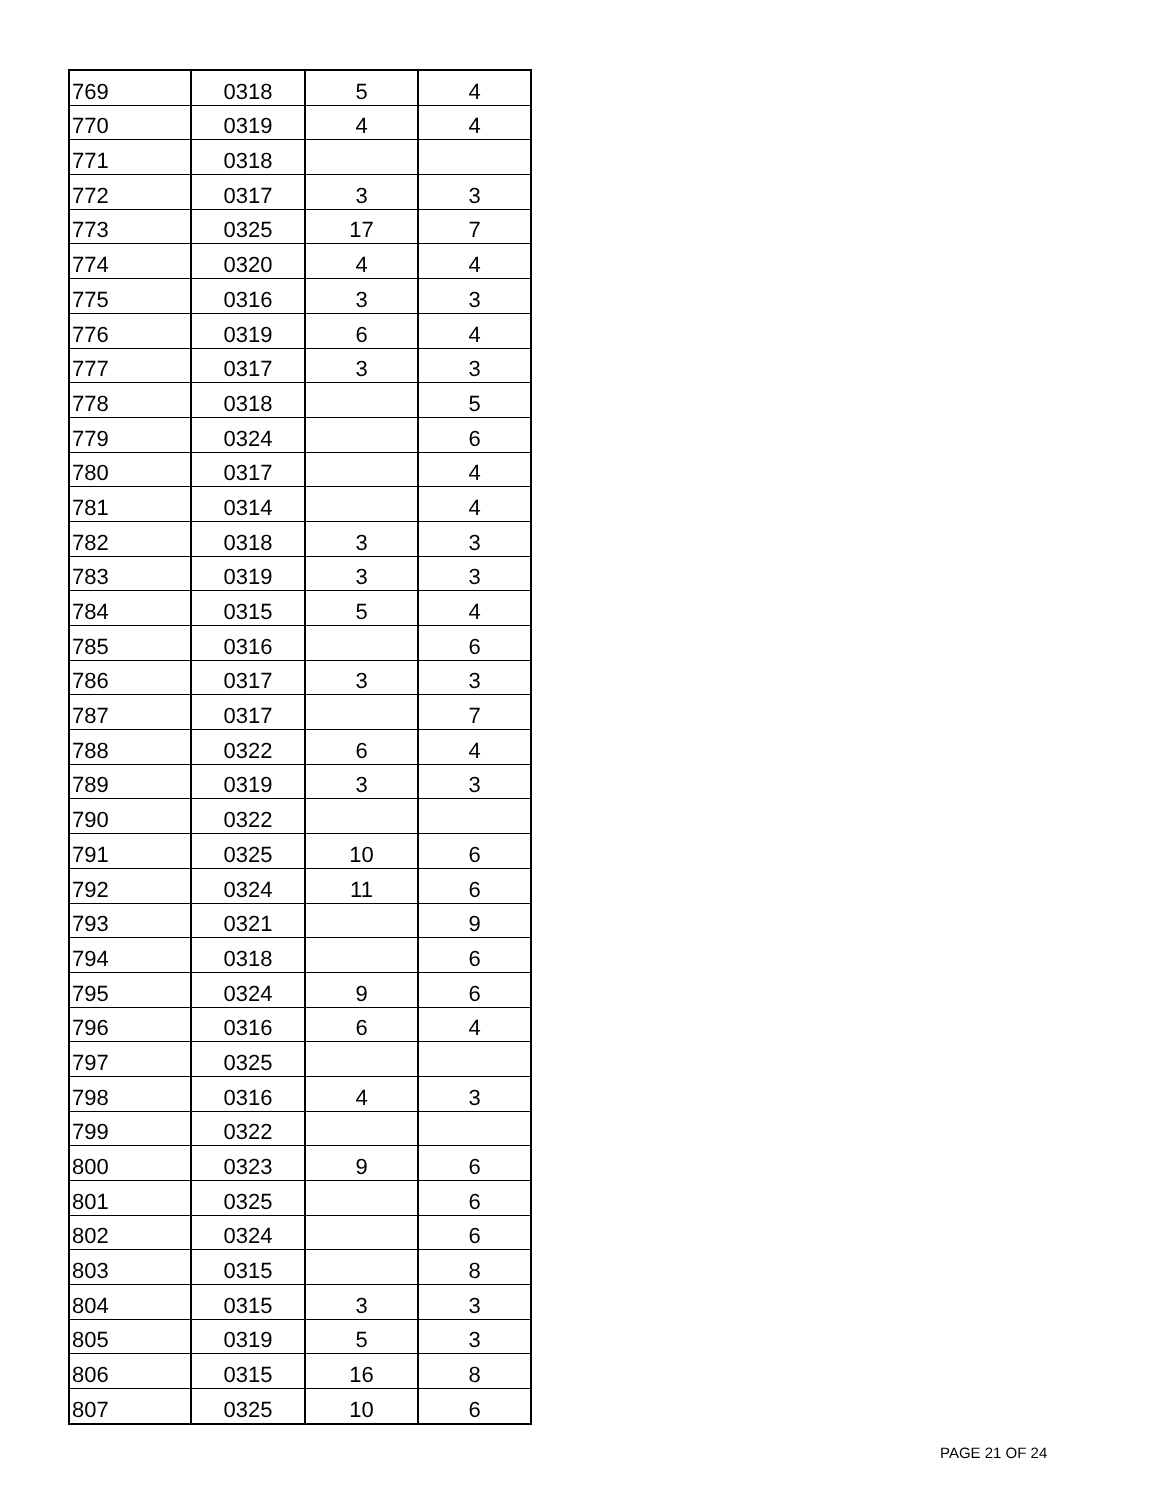| 769 | 0318 | 5 | 4 |
| 770 | 0319 | 4 | 4 |
| 771 | 0318 | | |
| 772 | 0317 | 3 | 3 |
| 773 | 0325 | 17 | 7 |
| 774 | 0320 | 4 | 4 |
| 775 | 0316 | 3 | 3 |
| 776 | 0319 | 6 | 4 |
| 777 | 0317 | 3 | 3 |
| 778 | 0318 | | 5 |
| 779 | 0324 | | 6 |
| 780 | 0317 | | 4 |
| 781 | 0314 | | 4 |
| 782 | 0318 | 3 | 3 |
| 783 | 0319 | 3 | 3 |
| 784 | 0315 | 5 | 4 |
| 785 | 0316 | | 6 |
| 786 | 0317 | 3 | 3 |
| 787 | 0317 | | 7 |
| 788 | 0322 | 6 | 4 |
| 789 | 0319 | 3 | 3 |
| 790 | 0322 | | |
| 791 | 0325 | 10 | 6 |
| 792 | 0324 | 11 | 6 |
| 793 | 0321 | | 9 |
| 794 | 0318 | | 6 |
| 795 | 0324 | 9 | 6 |
| 796 | 0316 | 6 | 4 |
| 797 | 0325 | | |
| 798 | 0316 | 4 | 3 |
| 799 | 0322 | | |
| 800 | 0323 | 9 | 6 |
| 801 | 0325 | | 6 |
| 802 | 0324 | | 6 |
| 803 | 0315 | | 8 |
| 804 | 0315 | 3 | 3 |
| 805 | 0319 | 5 | 3 |
| 806 | 0315 | 16 | 8 |
| 807 | 0325 | 10 | 6 |
PAGE 21 OF 24